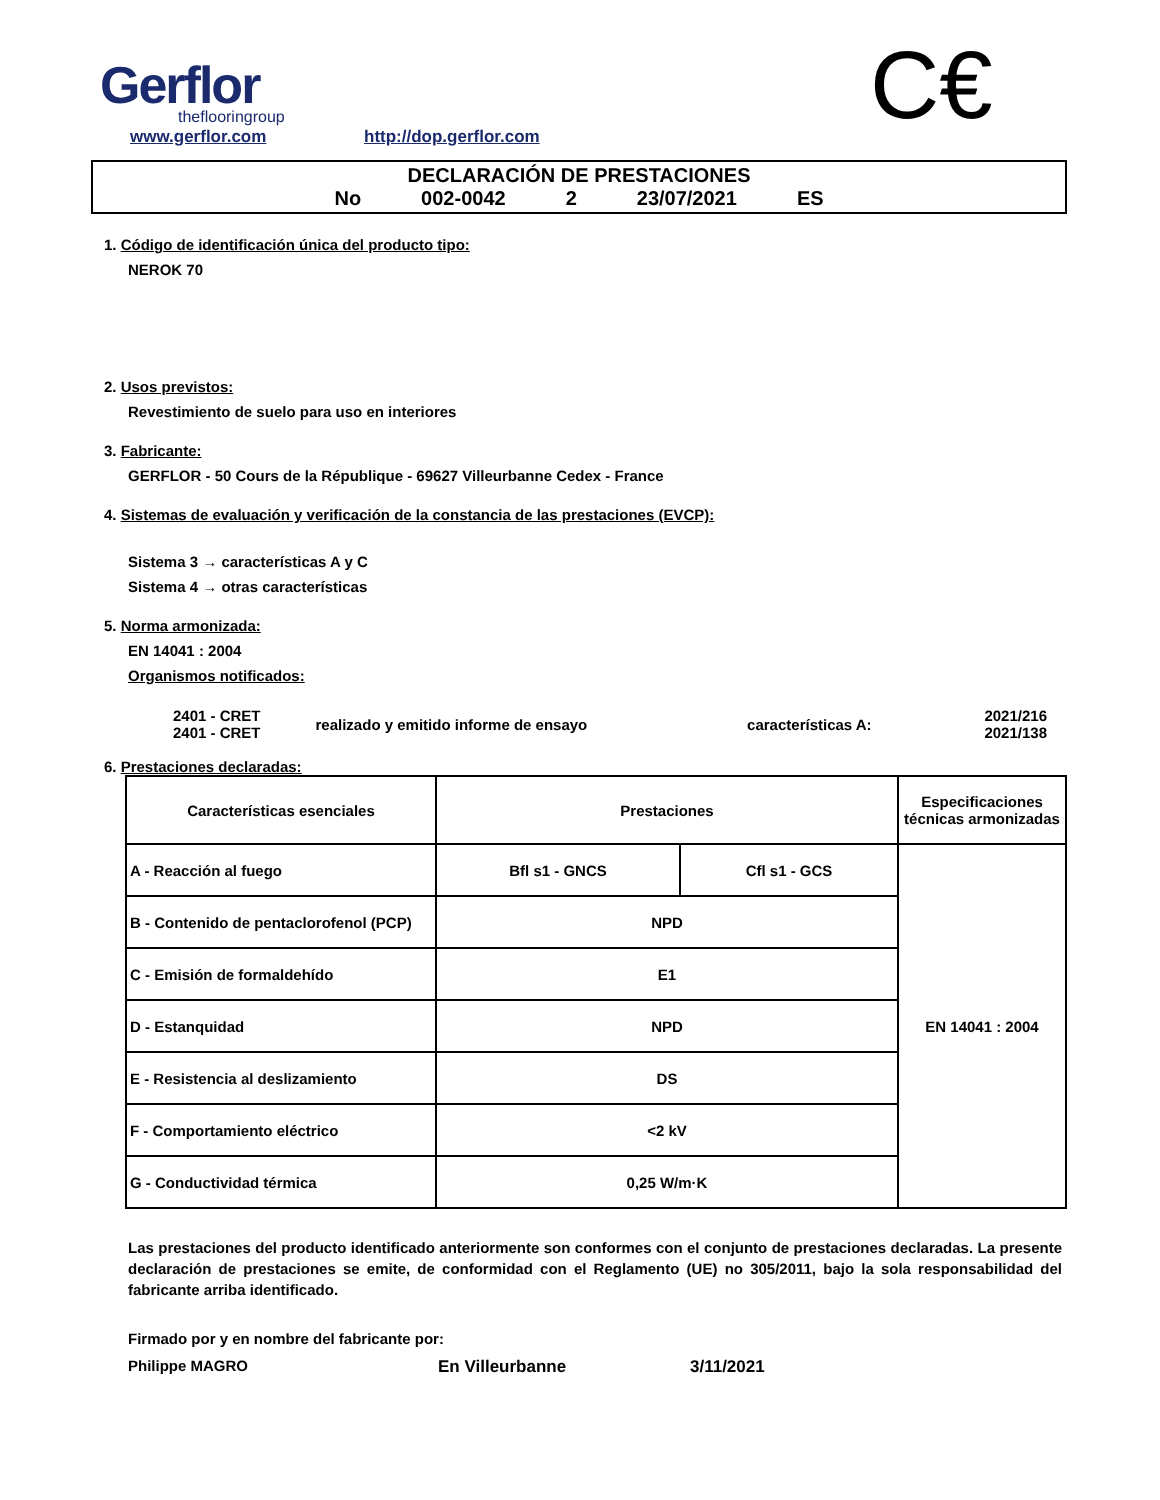Gerflor
theflooringroup
www.gerflor.com http://dop.gerflor.com C€
DECLARACIÓN DE PRESTACIONES
No 002-0042 2 23/07/2021 ES
1. Código de identificación única del producto tipo:
NEROK 70
2. Usos previstos:
Revestimiento de suelo para uso en interiores
3. Fabricante:
GERFLOR - 50 Cours de la République - 69627 Villeurbanne Cedex - France
4. Sistemas de evaluación y verificación de la constancia de las prestaciones (EVCP):
Sistema 3 → características A y C
Sistema 4 → otras características
5. Norma armonizada:
EN 14041 : 2004
Organismos notificados:
| 2401 - CRET 2401 - CRET | realizado y emitido informe de ensayo | características A: | 2021/216 2021/138 |
6. Prestaciones declaradas:
| Características esenciales | Prestaciones | | Especificaciones técnicas armonizadas |
| --- | --- | --- | --- |
| A - Reacción al fuego | Bfl s1 - GNCS | Cfl s1 - GCS | EN 14041 : 2004 |
| B - Contenido de pentaclorofenol (PCP) | NPD | | |
| C - Emisión de formaldehído | E1 | | |
| D - Estanquidad | NPD | | |
| E - Resistencia al deslizamiento | DS | | |
| F - Comportamiento eléctrico | <2 kV | | |
| G - Conductividad térmica | 0,25 W/m·K | | |
Las prestaciones del producto identificado anteriormente son conformes con el conjunto de prestaciones declaradas. La presente declaración de prestaciones se emite, de conformidad con el Reglamento (UE) no 305/2011, bajo la sola responsabilidad del fabricante arriba identificado.
Firmado por y en nombre del fabricante por:
Philippe MAGRO En Villeurbanne 3/11/2021